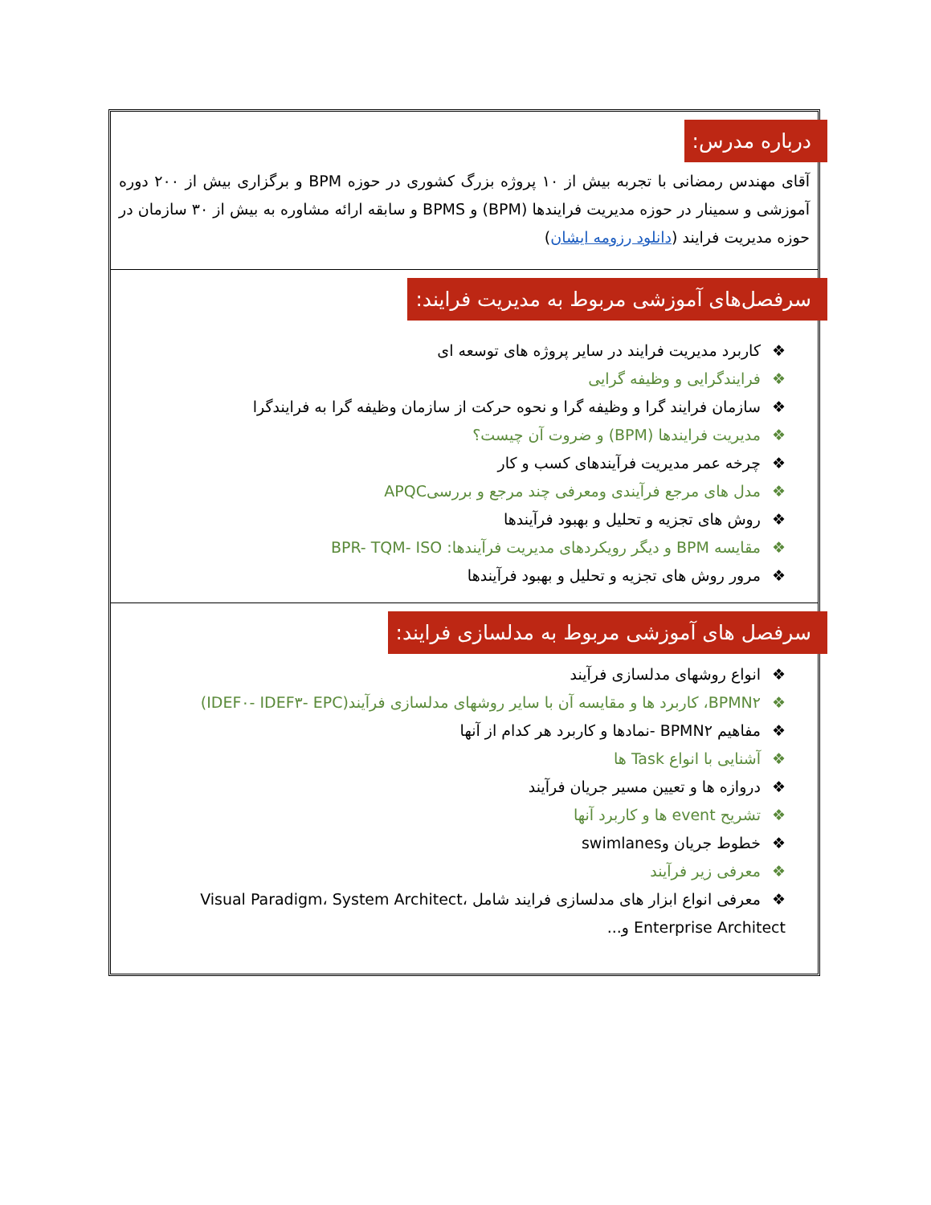درباره مدرس:
آقای مهندس رمضانی با تجربه بیش از ۱۰ پروژه بزرگ کشوری در حوزه BPM و برگزاری بیش از ۲۰۰ دوره آموزشی و سمینار در حوزه مدیریت فرایندها (BPM) و BPMS و سابقه ارائه مشاوره به بیش از ۳۰ سازمان در حوزه مدیریت فرایند (دانلود رزومه ایشان)
سرفصل‌های آموزشی مربوط به مدیریت فرایند:
❖کاربرد مدیریت فرایند در سایر پروژه های توسعه ای
❖فرایندگرایی و وظیفه گرایی
❖سازمان فرایند گرا و وظیفه گرا و نحوه حرکت از سازمان وظیفه گرا به فرایندگرا
❖مدیریت فرایندها (BPM) و ضروت آن چیست؟
❖چرخه عمر مدیریت فرآیندهای کسب و کار
❖مدل های مرجع فرآیندی ومعرفی چند مرجع و بررسیAPQC
❖روش های تجزیه و تحلیل و بهبود فرآیندها
❖مقایسه BPM و دیگر رویکردهای مدیریت فرآیندها: BPR- TQM- ISO
❖مرور روش های تجزیه و تحلیل و بهبود فرآیندها
سرفصل های آموزشی مربوط به مدلسازی فرایند:
❖انواع روشهای مدلسازی فرآیند
❖BPMN۲، کاربرد ها و مقایسه آن با سایر روشهای مدلسازی فرآیند(IDEF۰- IDEF۳- EPC)
❖مفاهیم BPMN۲ -نمادها و کاربرد هر کدام از آنها
❖آشنایی با انواع Task ها
❖دروازه ها و تعیین مسیر جریان فرآیند
❖تشریح event ها و کاربرد آنها
❖خطوط جریان وswimlanes
❖معرفی زیر فرآیند
❖معرفی انواع ابزار های مدلسازی فرایند شامل Visual Paradigm، System Architect، Enterprise Architect و...